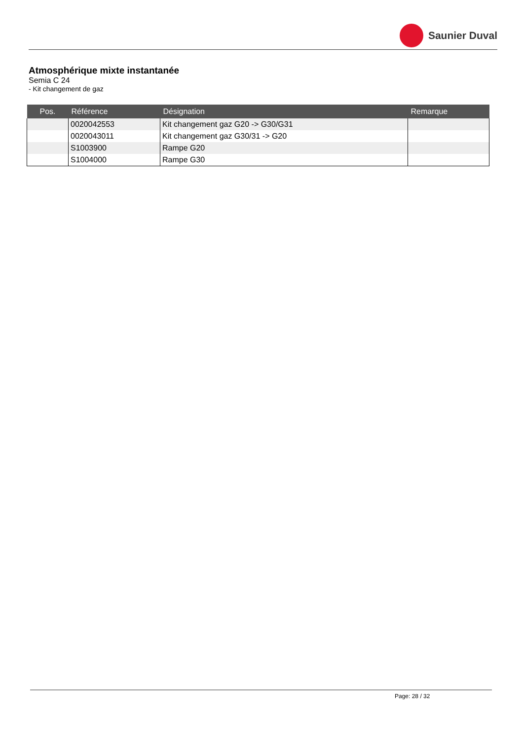Saunier Duval
Atmosphérique mixte instantanée
Semia C 24
- Kit changement de gaz
| Pos. | Référence | Désignation | Remarque |
| --- | --- | --- | --- |
| | 0020042553 | Kit changement gaz G20 -> G30/G31 | |
| | 0020043011 | Kit changement gaz G30/31 -> G20 | |
| | S1003900 | Rampe G20 | |
| | S1004000 | Rampe G30 | |
Page: 28 / 32